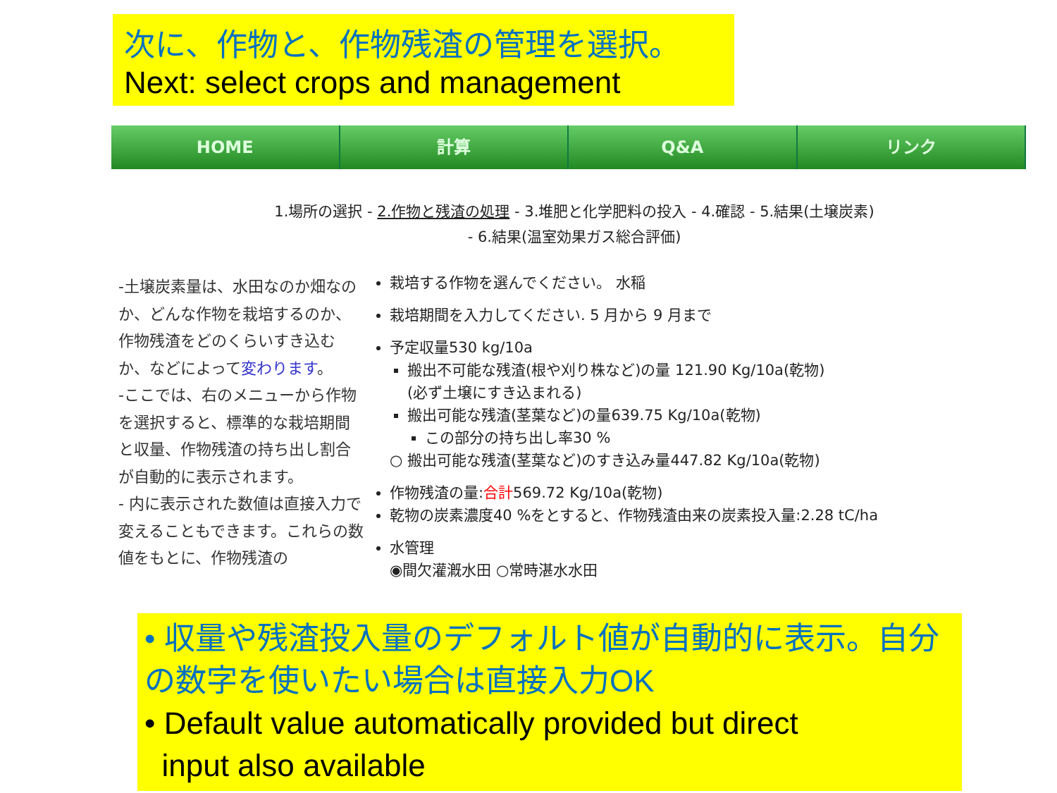次に、作物と、作物残渣の管理を選択。
Next: select crops and management
HOME 計算 Q&A リンク
1.場所の選択 - 2.作物と残渣の処理 - 3.堆肥と化学肥料の投入 - 4.確認 - 5.結果(土壌炭素)
- 6.結果(温室効果ガス総合評価)
-土壌炭素量は、水田なのか畑なのか、どんな作物を栽培するのか、作物残渣をどのくらいすき込むか、などによって変わります。
-ここでは、右のメニューから作物を選択すると、標準的な栽培期間と収量、作物残渣の持ち出し割合が自動的に表示されます。
- 内に表示された数値は直接入力で変えることもできます。これらの数値をもとに、作物残渣の
栽培する作物を選んでください。 水稲
栽培期間を入力してください. 5 月から 9 月まで
予定収量530 kg/10a
搬出不可能な残渣(根や刈り株など)の量 121.90 Kg/10a(乾物)
(必ず土壌にすき込まれる)
搬出可能な残渣(茎葉など)の量639.75 Kg/10a(乾物)
この部分の持ち出し率30 %
○ 搬出可能な残渣(茎葉など)のすき込み量447.82 Kg/10a(乾物)
作物残渣の量:合計569.72 Kg/10a(乾物)
乾物の炭素濃度40 %をとすると、作物残渣由来の炭素投入量:2.28 tC/ha
水管理
◉間欠灌漑水田 ○常時湛水水田
• 収量や残渣投入量のデフォルト値が自動的に表示。自分の数字を使いたい場合は直接入力OK
• Default value automatically provided but direct
input also available